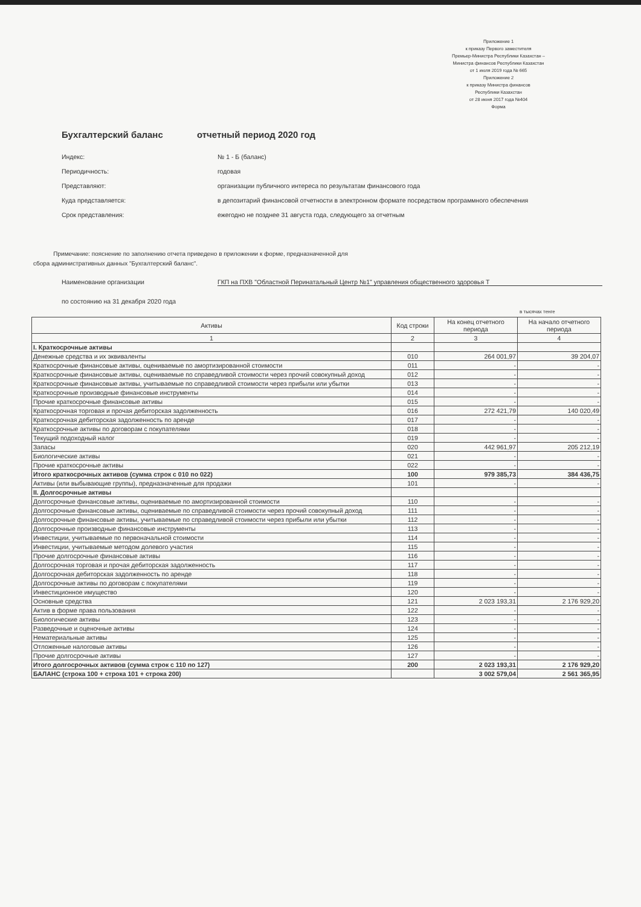Приложение 1
к приказу Первого заместителя
Премьер-Министра Республики Казахстан –
Министра финансов Республики Казахстан
от 1 июля 2019 года № 665
Приложение 2
к приказу Министра финансов
Республики Казахстан
от 28 июня 2017 года №404
Форма
Бухгалтерский баланс отчетный период 2020 год
Индекс: № 1 - Б (баланс)
Периодичность: годовая
Представляют: организации публичного интереса по результатам финансового года
Куда представляется: в депозитарий финансовой отчетности в электронном формате посредством программного обеспечения
Срок представления: ежегодно не позднее 31 августа года, следующего за отчетным
Примечание: пояснение по заполнению отчета приведено в приложении к форме, предназначенной для
сбора административных данных "Бухгалтерский баланс".
Наименование организации ГКП на ПХВ "Областной Перинатальный Центр №1" управления общественного здоровья Т
по состоянию на 31 декабря 2020 года
в тысячах тенге
| Активы | Код строки | На конец отчетного периода | На начало отчетного периода |
| --- | --- | --- | --- |
| 1 | 2 | 3 | 4 |
| I. Краткосрочные активы | | | |
| Денежные средства и их эквиваленты | 010 | 264 001,97 | 39 204,07 |
| Краткосрочные финансовые активы, оцениваемые по амортизированной стоимости | 011 | - | - |
| Краткосрочные финансовые активы, оцениваемые по справедливой стоимости через прочий совокупный доход | 012 | - | - |
| Краткосрочные финансовые активы, учитываемые по справедливой стоимости через прибыли или убытки | 013 | - | - |
| Краткосрочные производные финансовые инструменты | 014 | - | - |
| Прочие краткосрочные финансовые активы | 015 | - | - |
| Краткосрочная торговая и прочая дебиторская задолженность | 016 | 272 421,79 | 140 020,49 |
| Краткосрочная дебиторская задолженность по аренде | 017 | - | - |
| Краткосрочные активы по договорам с покупателями | 018 | - | - |
| Текущий подоходный налог | 019 | - | - |
| Запасы | 020 | 442 961,97 | 205 212,19 |
| Биологические активы | 021 | - | - |
| Прочие краткосрочные активы | 022 | - | - |
| Итого краткосрочных активов (сумма строк с 010 по 022) | 100 | 979 385,73 | 384 436,75 |
| Активы (или выбывающие группы), предназначенные для продажи | 101 | - | - |
| II. Долгосрочные активы | | | |
| Долгосрочные финансовые активы, оцениваемые по амортизированной стоимости | 110 | - | - |
| Долгосрочные финансовые активы, оцениваемые по справедливой стоимости через прочий совокупный доход | 111 | - | - |
| Долгосрочные финансовые активы, учитываемые по справедливой стоимости через прибыли или убытки | 112 | - | - |
| Долгосрочные производные финансовые инструменты | 113 | - | - |
| Инвестиции, учитываемые по первоначальной стоимости | 114 | - | - |
| Инвестиции, учитываемые методом долевого участия | 115 | - | - |
| Прочие долгосрочные финансовые активы | 116 | - | - |
| Долгосрочная торговая и прочая дебиторская задолженность | 117 | - | - |
| Долгосрочная дебиторская задолженность по аренде | 118 | - | - |
| Долгосрочные активы по договорам с покупателями | 119 | - | - |
| Инвестиционное имущество | 120 | - | - |
| Основные средства | 121 | 2 023 193,31 | 2 176 929,20 |
| Актив в форме права пользования | 122 | - | - |
| Биологические активы | 123 | - | - |
| Разведочные и оценочные активы | 124 | - | - |
| Нематериальные активы | 125 | - | - |
| Отложенные налоговые активы | 126 | - | - |
| Прочие долгосрочные активы | 127 | - | - |
| Итого долгосрочных активов (сумма строк с 110 по 127) | 200 | 2 023 193,31 | 2 176 929,20 |
| БАЛАНС (строка 100 + строка 101 + строка 200) | | 3 002 579,04 | 2 561 365,95 |